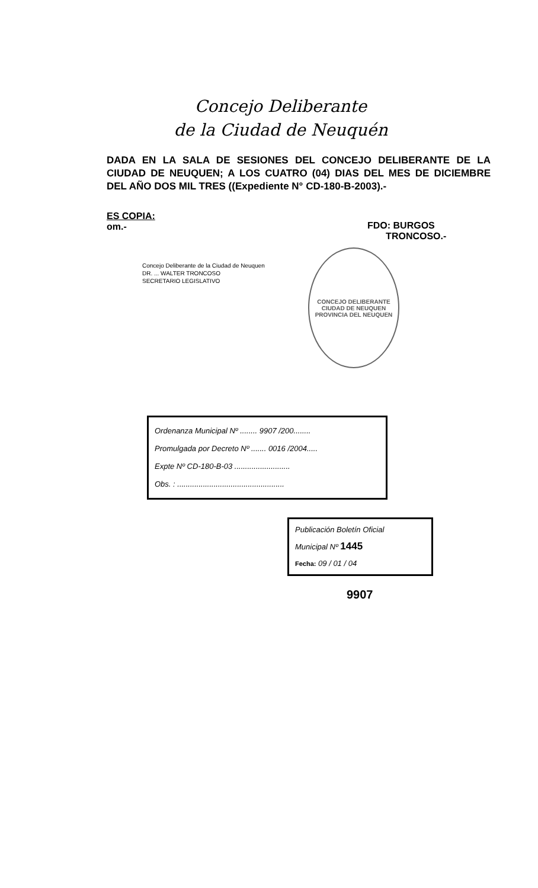Concejo Deliberante
de la Ciudad de Neuquén
DADA EN LA SALA DE SESIONES DEL CONCEJO DELIBERANTE DE LA CIUDAD DE NEUQUEN; A LOS CUATRO (04) DIAS DEL MES DE DICIEMBRE DEL AÑO DOS MIL TRES ((Expediente N° CD-180-B-2003).-
ES COPIA:
om.-
Concejo Deliberante de la Ciudad de Neuquen
DR. ... WALTER TRONCOSO
SECRETARIO LEGISLATIVO
FDO: BURGOS
TRONCOSO.-
CONCEJO DELIBERANTE
CIUDAD DE NEUQUEN
PROVINCIA DEL NEUQUEN
Ordenanza Municipal Nº ........ 9907 /200........
Promulgada por Decreto Nº ....... 0016 /2004.....
Expte Nº CD-180-B-03 ..........................
Obs. : ..................................................
Publicación Boletín Oficial
Municipal Nº 1445
Fecha: 09 / 01 / 04
9907